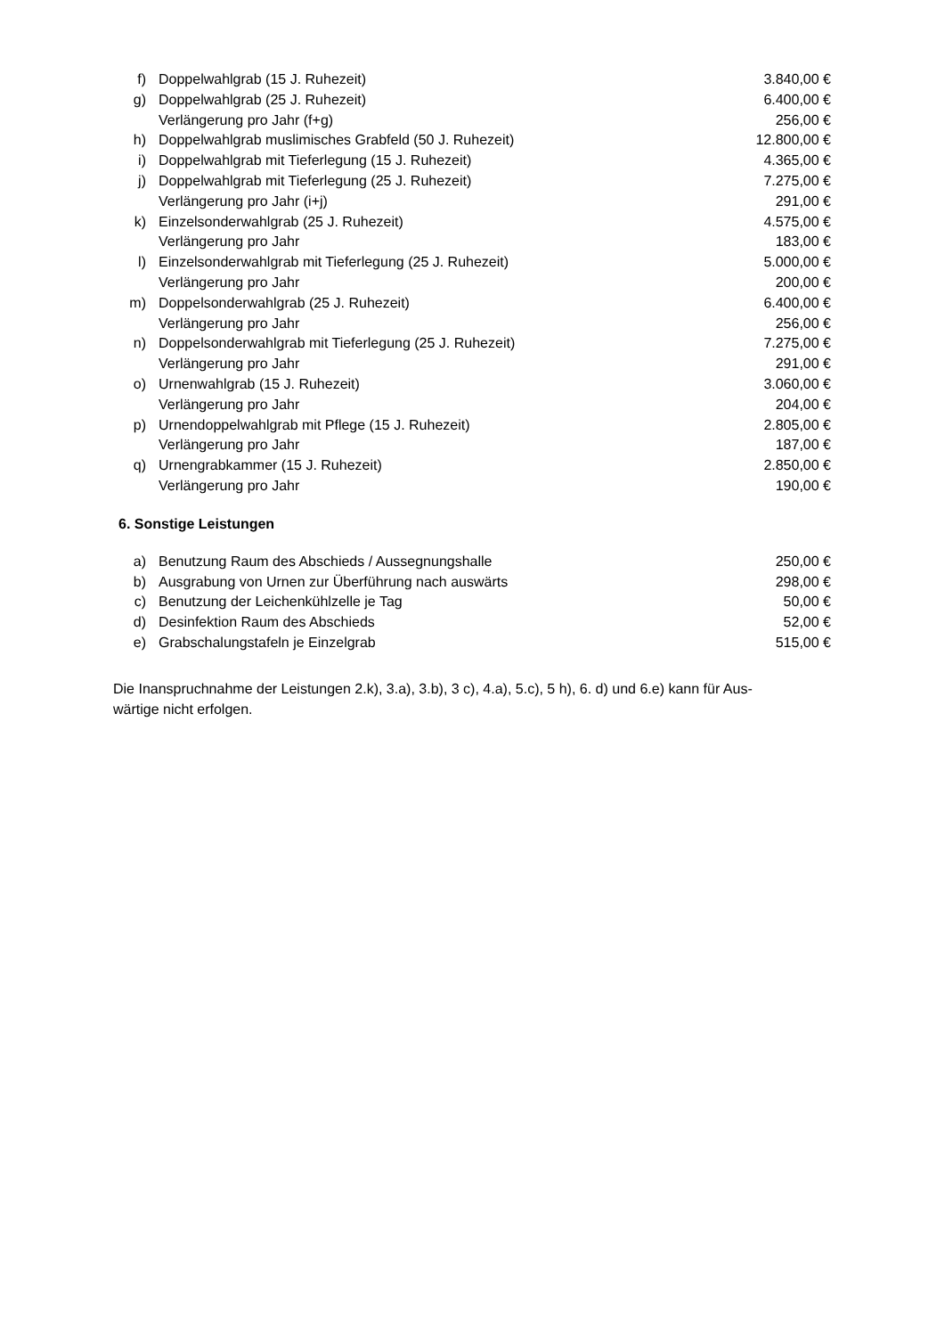| f) | Doppelwahlgrab (15 J. Ruhezeit) | 3.840,00 € |
| g) | Doppelwahlgrab (25 J. Ruhezeit) | 6.400,00 € |
| | Verlängerung pro Jahr (f+g) | 256,00 € |
| h) | Doppelwahlgrab muslimisches Grabfeld (50 J. Ruhezeit) | 12.800,00 € |
| i) | Doppelwahlgrab mit Tieferlegung (15 J. Ruhezeit) | 4.365,00 € |
| j) | Doppelwahlgrab mit Tieferlegung (25 J. Ruhezeit) | 7.275,00 € |
| | Verlängerung pro Jahr (i+j) | 291,00 € |
| k) | Einzelsonderwahlgrab (25 J. Ruhezeit) | 4.575,00 € |
| | Verlängerung pro Jahr | 183,00 € |
| l) | Einzelsonderwahlgrab mit Tieferlegung (25 J. Ruhezeit) | 5.000,00 € |
| | Verlängerung pro Jahr | 200,00 € |
| m) | Doppelsonderwahlgrab (25 J. Ruhezeit) | 6.400,00 € |
| | Verlängerung pro Jahr | 256,00 € |
| n) | Doppelsonderwahlgrab mit Tieferlegung (25 J. Ruhezeit) | 7.275,00 € |
| | Verlängerung pro Jahr | 291,00 € |
| o) | Urnenwahlgrab (15 J. Ruhezeit) | 3.060,00 € |
| | Verlängerung pro Jahr | 204,00 € |
| p) | Urnendoppelwahlgrab mit Pflege (15 J. Ruhezeit) | 2.805,00 € |
| | Verlängerung pro Jahr | 187,00 € |
| q) | Urnengrabkammer (15 J. Ruhezeit) | 2.850,00 € |
| | Verlängerung pro Jahr | 190,00 € |
6. Sonstige Leistungen
| a) | Benutzung Raum des Abschieds / Aussegnungshalle | 250,00 € |
| b) | Ausgrabung von Urnen zur Überführung nach auswärts | 298,00 € |
| c) | Benutzung der Leichenkühlzelle je Tag | 50,00 € |
| d) | Desinfektion Raum des Abschieds | 52,00 € |
| e) | Grabschalungstafeln je Einzelgrab | 515,00 € |
Die Inanspruchnahme der Leistungen 2.k), 3.a), 3.b), 3 c), 4.a), 5.c), 5 h), 6. d) und 6.e) kann für Aus-
wärtige nicht erfolgen.